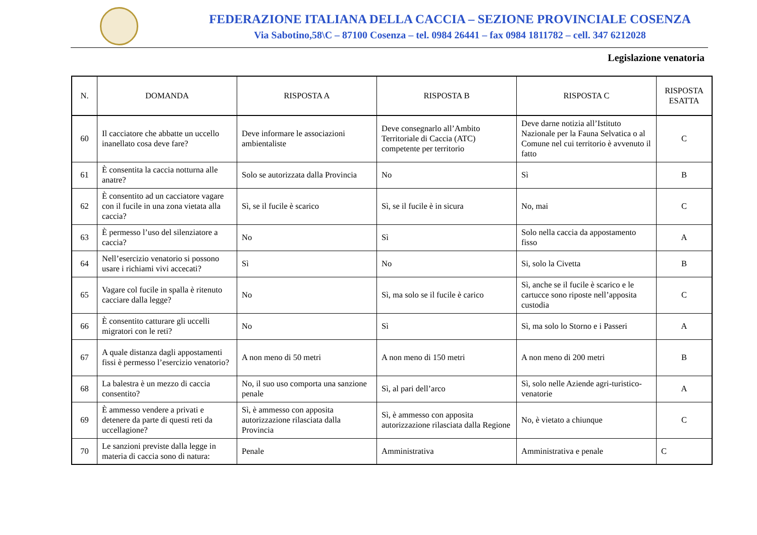FEDERAZIONE ITALIANA DELLA CACCIA – SEZIONE PROVINCIALE COSENZA
Via Sabotino,58\C – 87100 Cosenza – tel. 0984 26441 – fax 0984 1811782 – cell. 347 6212028
Legislazione venatoria
| N. | DOMANDA | RISPOSTA A | RISPOSTA B | RISPOSTA C | RISPOSTA ESATTA |
| --- | --- | --- | --- | --- | --- |
| 60 | Il cacciatore che abbatte un uccello inanellato cosa deve fare? | Deve informare le associazioni ambientaliste | Deve consegnarlo all’Ambito Territoriale di Caccia (ATC) competente per territorio | Deve darne notizia all’Istituto Nazionale per la Fauna Selvatica o al Comune nel cui territorio è avvenuto il fatto | C |
| 61 | È consentita la caccia notturna alle anatre? | Solo se autorizzata dalla Provincia | No | Sì | B |
| 62 | È consentito ad un cacciatore vagare con il fucile in una zona vietata alla caccia? | Sì, se il fucile è scarico | Sì, se il fucile è in sicura | No, mai | C |
| 63 | È permesso l’uso del silenziatore a caccia? | No | Sì | Solo nella caccia da appostamento fisso | A |
| 64 | Nell’esercizio venatorio si possono usare i richiami vivi accecati? | Sì | No | Si, solo la Civetta | B |
| 65 | Vagare col fucile in spalla è ritenuto cacciare dalla legge? | No | Sì, ma solo se il fucile è carico | Sì, anche se il fucile è scarico e le cartucce sono riposte nell’apposita custodia | C |
| 66 | È consentito catturare gli uccelli migratori con le reti? | No | Sì | Sì, ma solo lo Storno e i Passeri | A |
| 67 | A quale distanza dagli appostamenti fissi è permesso l’esercizio venatorio? | A non meno di 50 metri | A non meno di 150 metri | A non meno di 200 metri | B |
| 68 | La balestra è un mezzo di caccia consentito? | No, il suo uso comporta una sanzione penale | Sì, al pari dell’arco | Sì, solo nelle Aziende agri-turistico-venatorie | A |
| 69 | È ammesso vendere a privati e detenere da parte di questi reti da uccellagione? | Sì, è ammesso con apposita autorizzazione rilasciata dalla Provincia | Sì, è ammesso con apposita autorizzazione rilasciata dalla Regione | No, è vietato a chiunque | C |
| 70 | Le sanzioni previste dalla legge in materia di caccia sono di natura: | Penale | Amministrativa | Amministrativa e penale | C |